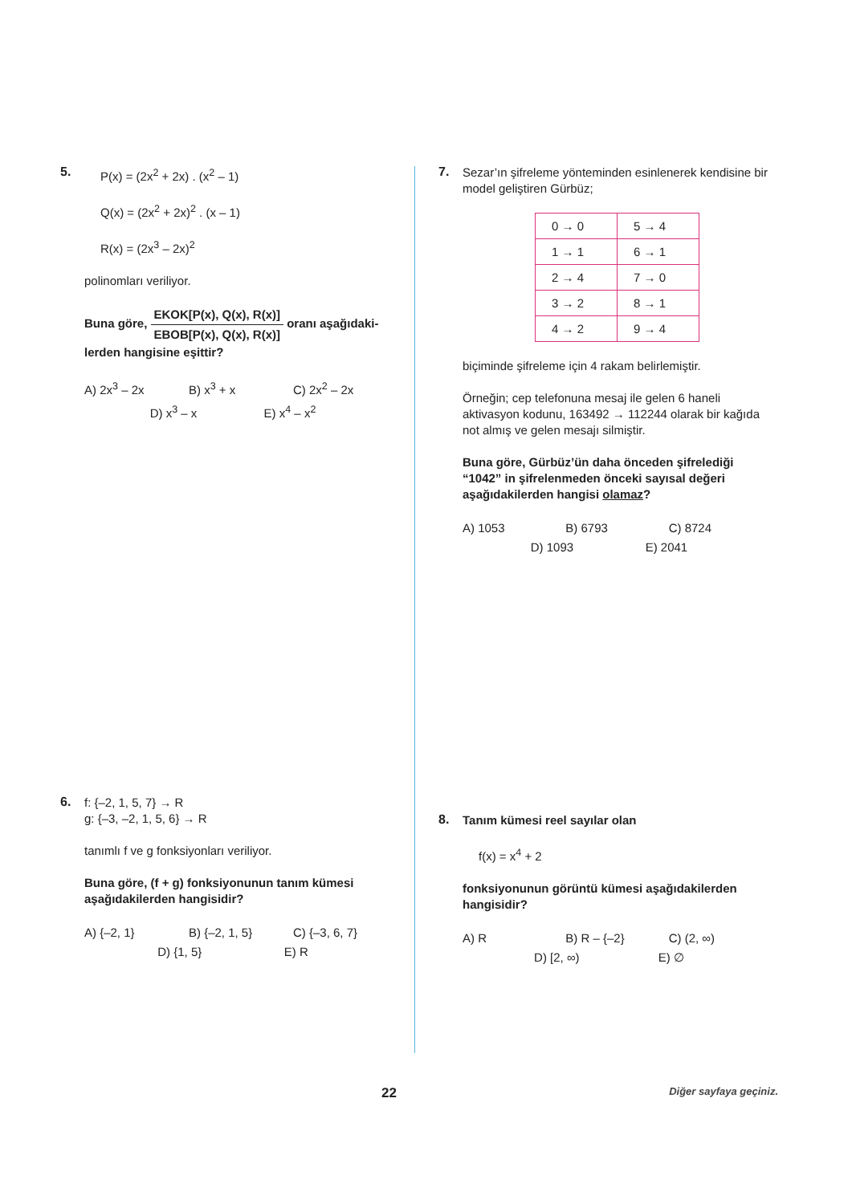5.
P(x) = (2x<sup>2</sup> + 2x) . (x<sup>2</sup> – 1)
Q(x) = (2x<sup>2</sup> + 2x)<sup>2</sup> . (x – 1)
R(x) = (2x<sup>3</sup> – 2x)<sup>2</sup>
polinomları veriliyor.
Buna göre, EKOK[P(x), Q(x), R(x)] EBOB[P(x), Q(x), R(x)] oranı aşağıdaki-
lerden hangisine eşittir?
A) 2x<sup>3</sup> – 2x B) x<sup>3</sup> + x C) 2x<sup>2</sup> – 2x
D) x<sup>3</sup> – x E) x<sup>4</sup> – x<sup>2</sup>
6.
f: {–2, 1, 5, 7} → R
g: {–3, –2, 1, 5, 6} → R
tanımlı f ve g fonksiyonları veriliyor.
Buna göre, (f + g) fonksiyonunun tanım kümesi aşağıdakilerden hangisidir?
A) {–2, 1} B) {–2, 1, 5} C) {–3, 6, 7}
D) {1, 5} E) R
7.
Sezar’ın şifreleme yönteminden esinlenerek kendisine bir model geliştiren Gürbüz;
| 0 → 0 | 5 → 4 |
| 1 → 1 | 6 → 1 |
| 2 → 4 | 7 → 0 |
| 3 → 2 | 8 → 1 |
| 4 → 2 | 9 → 4 |
biçiminde şifreleme için 4 rakam belirlemiştir.
Örneğin; cep telefonuna mesaj ile gelen 6 haneli aktivasyon kodunu, 163492 → 112244 olarak bir kağıda not almış ve gelen mesajı silmiştir.
Buna göre, Gürbüz’ün daha önceden şifrelediği “1042” in şifrelenmeden önceki sayısal değeri aşağıdakilerden hangisi olamaz?
A) 1053 B) 6793 C) 8724
D) 1093 E) 2041
8.
Tanım kümesi reel sayılar olan
f(x) = x<sup>4</sup> + 2
fonksiyonunun görüntü kümesi aşağıdakilerden hangisidir?
A) R B) R – {–2} C) (2, ∞)
D) [2, ∞) E) ∅
22 Diğer sayfaya geçiniz.